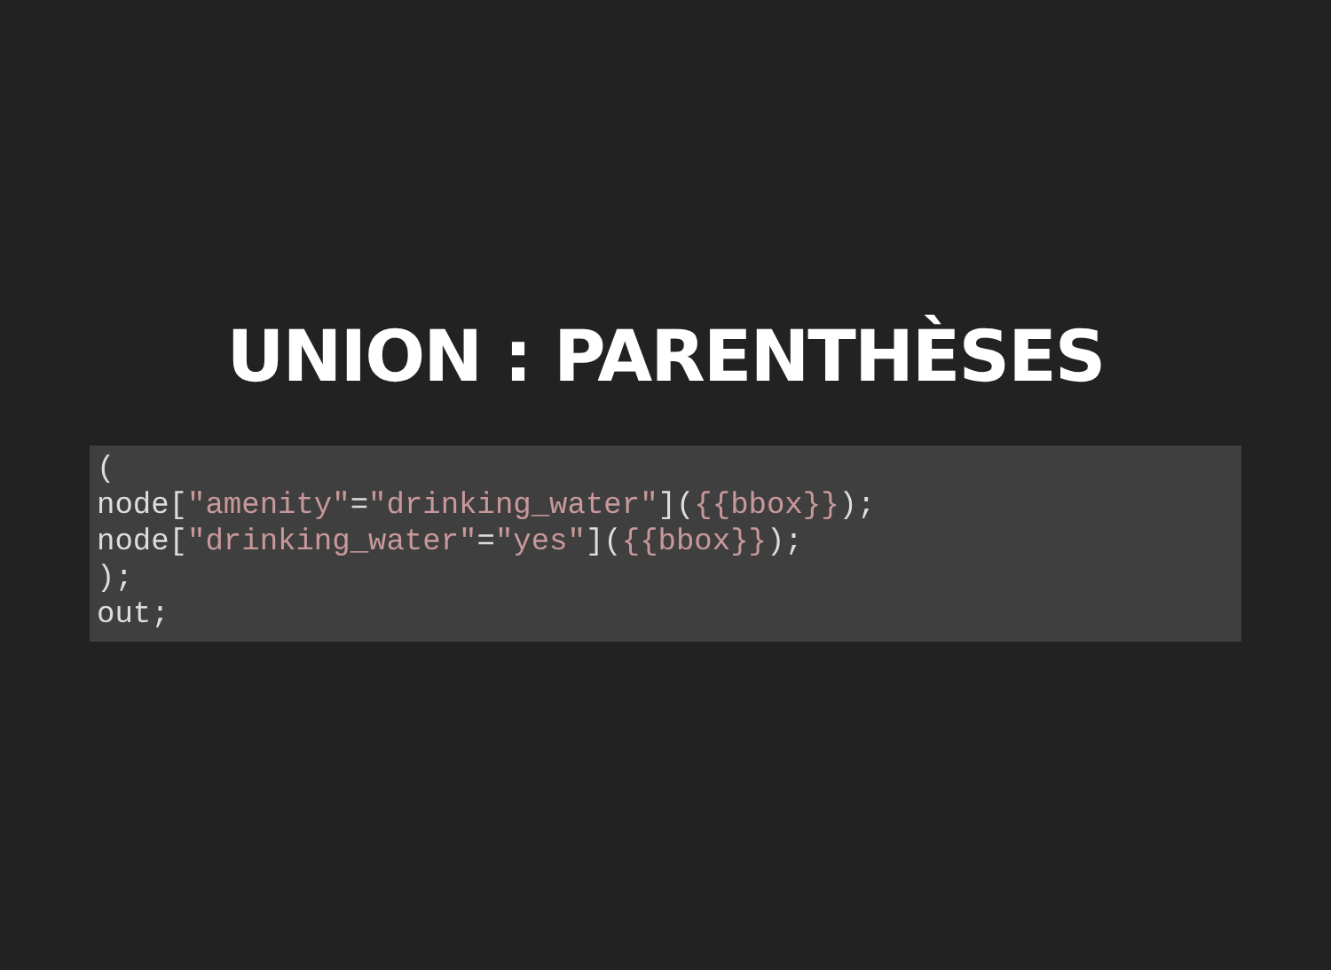UNION : PARENTHÈSES
(
node["amenity"="drinking_water"]({{bbox}});
node["drinking_water"="yes"]({{bbox}});
);
out;